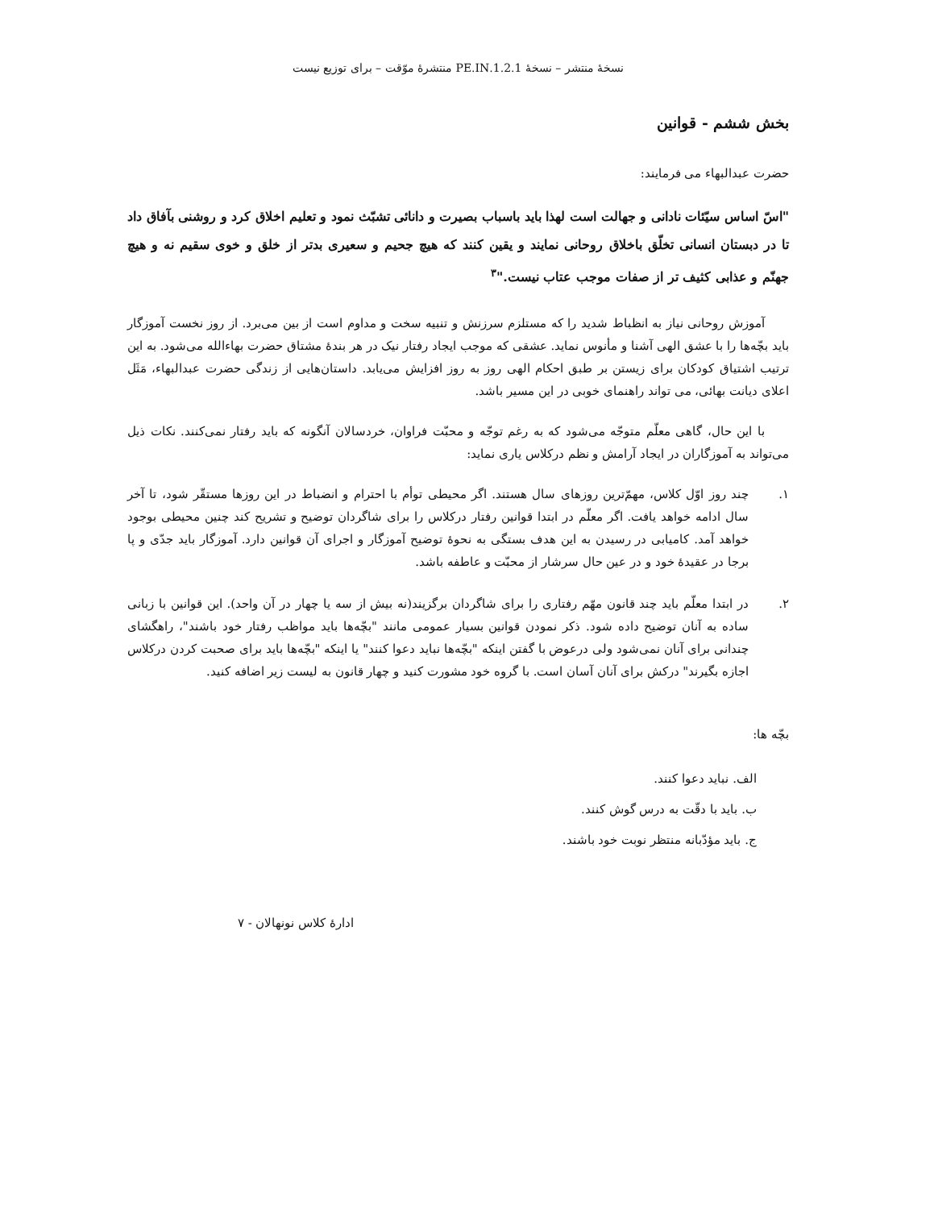نسخهٔ منتشر – نسخهٔ 1.2.1.PE.IN منتشرهٔ موّقت – برای توزیع نیست
بخش ششم - قوانین
حضرت عبدالبهاء می فرمایند:
"اسّ اساس سیّئات نادانی و جهالت است لهذا باید باسباب بصیرت و دانائی تشبّث نمود و تعلیم اخلاق کرد و روشنی بآفاق داد تا در دبستان انسانی تخلّق باخلاق روحانی نمایند و یقین کنند که هیچ جحیم و سعیری بدتر از خلق و خوی سقیم نه و هیچ جهنّم و عذابی کثیف تر از صفات موجب عتاب نیست."<sup>۳</sup>
آموزش روحانی نیاز به انظباط شدید را که مستلزم سرزنش و تنبیه سخت و مداوم است از بین می‌برد. از روز نخست آموزگار باید بچّه‌ها را با عشق الهی آشنا و مأنوس نماید. عشقی که موجب ایجاد رفتار نیک در هر بندهٔ مشتاق حضرت بهاءالله می‌شود. به این ترتیب اشتیاق کودکان برای زیستن بر طبق احکام الهی روز به روز افزایش می‌یابد. داستان‌هایی از زندگی حضرت عبدالبهاء، مَثَل اعلای دیانت بهائی، می تواند راهنمای خوبی در این مسیر باشد.
با این حال، گاهی معلّم متوجّه می‌شود که به رغم توجّه و محبّت فراوان، خردسالان آنگونه که باید رفتار نمی‌کنند. نکات ذیل می‌تواند به آموزگاران در ایجاد آرامش و نظم درکلاس یاری نماید:
۱. چند روز اوّل کلاس، مهمّ‌ترین روزهای سال هستند. اگر محیطی توأم با احترام و انضباط در این روزها مستقّر شود، تا آخر سال ادامه خواهد یافت. اگر معلّم در ابتدا قوانین رفتار درکلاس را برای شاگردان توضیح و تشریح کند چنین محیطی بوجود خواهد آمد. کامیابی در رسیدن به این هدف بستگی به نحوهٔ توضیح آموزگار و اجرای آن قوانین دارد. آموزگار باید جدّی و پا برجا در عقیدهٔ خود و در عین حال سرشار از محبّت و عاطفه باشد.
۲. در ابتدا معلّم باید چند قانون مهّم رفتاری را برای شاگردان برگزیند(نه بیش از سه یا چهار در آن واحد). این قوانین با زبانی ساده به آنان توضیح داده شود. ذکر نمودن قوانین بسیار عمومی مانند "بچّه‌ها باید مواظب رفتار خود باشند"، راهگشای چندانی برای آنان نمی‌شود ولی درعوض با گفتن اینکه "بچّه‌ها نباید دعوا کنند" یا اینکه "بچّه‌ها باید برای صحبت کردن درکلاس اجازه بگیرند" درکش برای آنان آسان است. با گروه خود مشورت کنید و چهار قانون به لیست زیر اضافه کنید.
بچّه ها:
الف. نباید دعوا کنند.
ب. باید با دقّت به درس گوش کنند.
ج. باید مؤدّبانه منتظر نوبت خود باشند.
ادارهٔ کلاس نونهالان - ۷